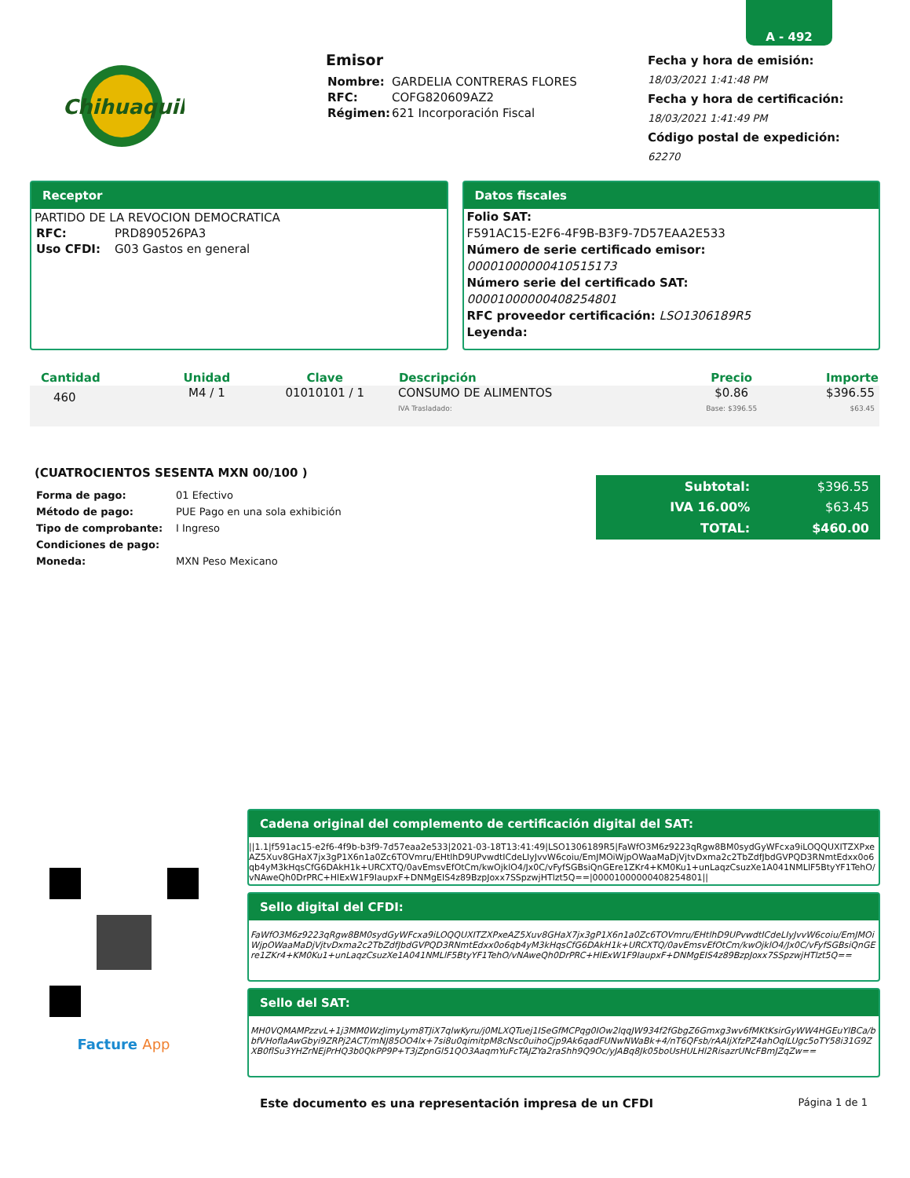A - 492
Chihuaquil
Emisor
| Nombre: | GARDELIA CONTRERAS FLORES |
| RFC: | COFG820609AZ2 |
| Régimen: | 621 Incorporación Fiscal |
Fecha y hora de emisión:
18/03/2021 1:41:48 PM
Fecha y hora de certificación:
18/03/2021 1:41:49 PM
Código postal de expedición:
62270
Receptor
PARTIDO DE LA REVOCION DEMOCRATICA
| RFC: | PRD890526PA3 |
| Uso CFDI: | G03 Gastos en general |
Datos fiscales
Folio SAT:
F591AC15-E2F6-4F9B-B3F9-7D57EAA2E533
Número de serie certificado emisor:
00001000000410515173
Número serie del certificado SAT:
00001000000408254801
RFC proveedor certificación: LSO1306189R5
Leyenda:
| Cantidad | Unidad | Clave | Descripción | Precio | Importe |
| --- | --- | --- | --- | --- | --- |
| 460 | M4 / 1 | 01010101 / 1 | CONSUMO DE ALIMENTOS IVA Trasladado: | $0.86 Base: $396.55 | $396.55 $63.45 |
(CUATROCIENTOS SESENTA MXN 00/100 )
| Forma de pago: | 01 Efectivo |
| Método de pago: | PUE Pago en una sola exhibición |
| Tipo de comprobante: | I Ingreso |
| Condiciones de pago: | |
| Moneda: | MXN Peso Mexicano |
| Subtotal: | $396.55 |
| IVA 16.00% | $63.45 |
| TOTAL: | $460.00 |
Facture App
Cadena original del complemento de certificación digital del SAT:
||1.1|f591ac15-e2f6-4f9b-b3f9-7d57eaa2e533|2021-03-18T13:41:49|LSO1306189R5|FaWfO3M6z9223qRgw8BM0sydGyWFcxa9iLOQQUXITZXPxeAZ5Xuv8GHaX7jx3gP1X6n1a0Zc6TOVmru/EHtlhD9UPvwdtICdeLIyJvvW6coiu/EmJMOiWjpOWaaMaDjVjtvDxma2c2TbZdfJbdGVPQD3RNmtEdxx0o6qb4yM3kHqsCfG6DAkH1k+URCXTQ/0avEmsvEfOtCm/kwOjklO4/Jx0C/vFyfSGBsiQnGEre1ZKr4+KM0Ku1+unLaqzCsuzXe1A041NMLlF5BtyYF1TehO/vNAweQh0DrPRC+HlExW1F9IaupxF+DNMgEIS4z89BzpJoxx7SSpzwjHTlzt5Q==|00001000000408254801||
Sello digital del CFDI:
FaWfO3M6z9223qRgw8BM0sydGyWFcxa9iLOQQUXITZXPxeAZ5Xuv8GHaX7jx3gP1X6n1a0Zc6TOVmru/EHtlhD9UPvwdtICdeLIyJvvW6coiu/EmJMOiWjpOWaaMaDjVjtvDxma2c2TbZdfJbdGVPQD3RNmtEdxx0o6qb4yM3kHqsCfG6DAkH1k+URCXTQ/0avEmsvEfOtCm/kwOjklO4/Jx0C/vFyfSGBsiQnGEre1ZKr4+KM0Ku1+unLaqzCsuzXe1A041NMLlF5BtyYF1TehO/vNAweQh0DrPRC+HlExW1F9IaupxF+DNMgEIS4z89BzpJoxx7SSpzwjHTlzt5Q==
Sello del SAT:
MH0VQMAMPzzvL+1j3MM0WzJimyLym8TJiX7qlwKyru/j0MLXQTuej1ISeGfMCPqg0IOw2lqqJW934f2fGbgZ6Gmxg3wv6fMKtKsirGyWW4HGEuYlBCa/bbfVHoflaAwGbyi9ZRPj2ACT/mNJ85OO4lx+7si8u0qimitpM8cNsc0uihoCjp9Ak6qadFUNwNWaBk+4/nT6QFsb/rAAIjXfzPZ4ahOqlLUgc5oTY58i31G9ZXB0flSu3YHZrNEjPrHQ3b0QkPP9P+T3jZpnGl51QO3AaqmYuFcTAJZYa2raShh9Q9Oc/yJABq8Jk05boUsHULHl2RisazrUNcFBmJZqZw==
Este documento es una representación impresa de un CFDI Página 1 de 1